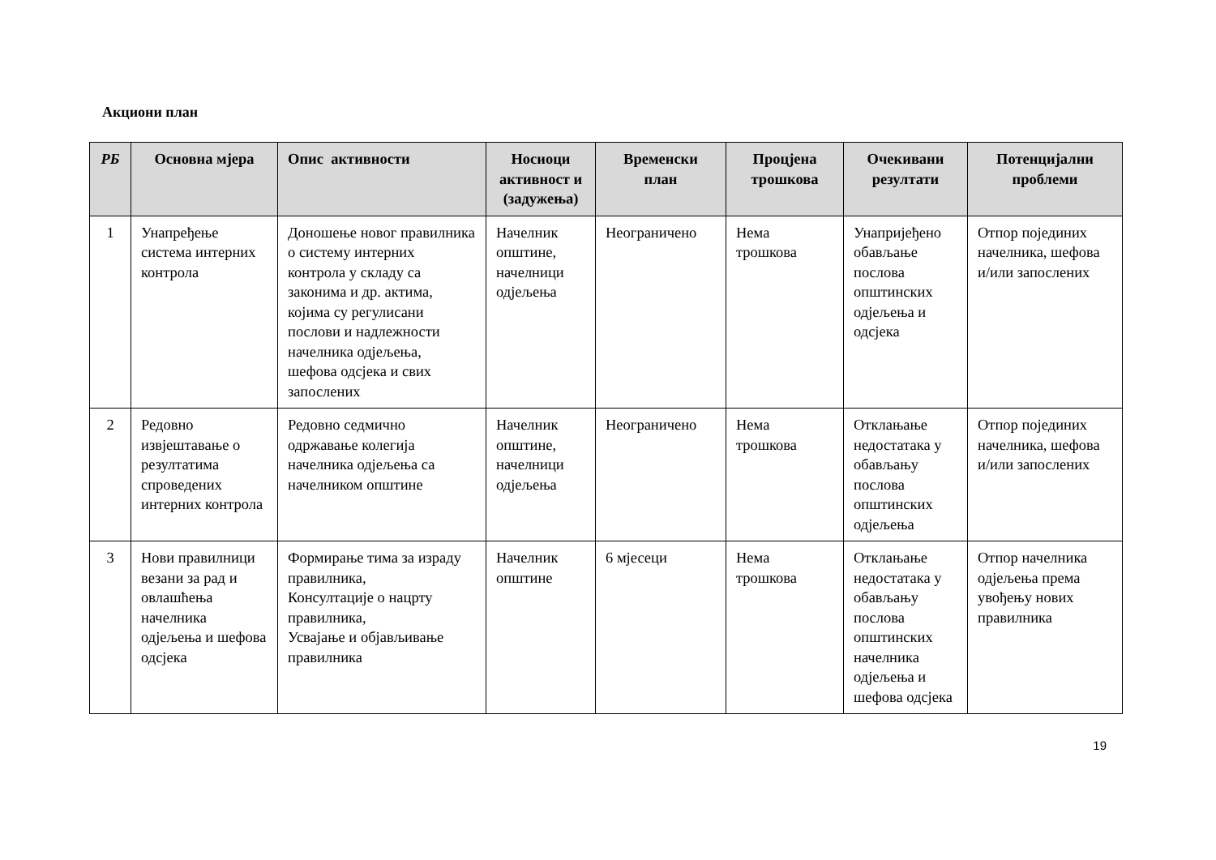Акциони план
| РБ | Основна мјера | Опис активности | Носиоци активност и (задужења) | Временски план | Процјена трошкова | Очекивани резултати | Потенцијални проблеми |
| --- | --- | --- | --- | --- | --- | --- | --- |
| 1 | Унапређење система интерних контрола | Доношење новог правилника о систему интерних контрола у складу са законима и др. актима, којима су регулисани послови и надлежности начелника одјељења, шефова одсјека и свих запослених | Начелник општине, начелници одјељења | Неограничено | Нема трошкова | Унапријеђено обављање послова општинских одјељења и одсјека | Отпор појединих начелника, шефова и/или запослених |
| 2 | Редовно извјештавање о резултатима спроведених интерних контрола | Редовно седмично одржавање колегија начелника одјељења са начелником општине | Начелник општине, начелници одјељења | Неограничено | Нема трошкова | Отклањање недостатака у обављању послова општинских одјељења | Отпор појединих начелника, шефова и/или запослених |
| 3 | Нови правилници везани за рад и овлашћења начелника одјељења и шефова одсјека | Формирање тима за израду правилника, Консултације о нацрту правилника, Усвајање и објављивање правилника | Начелник општине | 6 мјесеци | Нема трошкова | Отклањање недостатака у обављању послова општинских начелника одјељења и шефова одсјека | Отпор начелника одјељења према увођењу нових правилника |
19